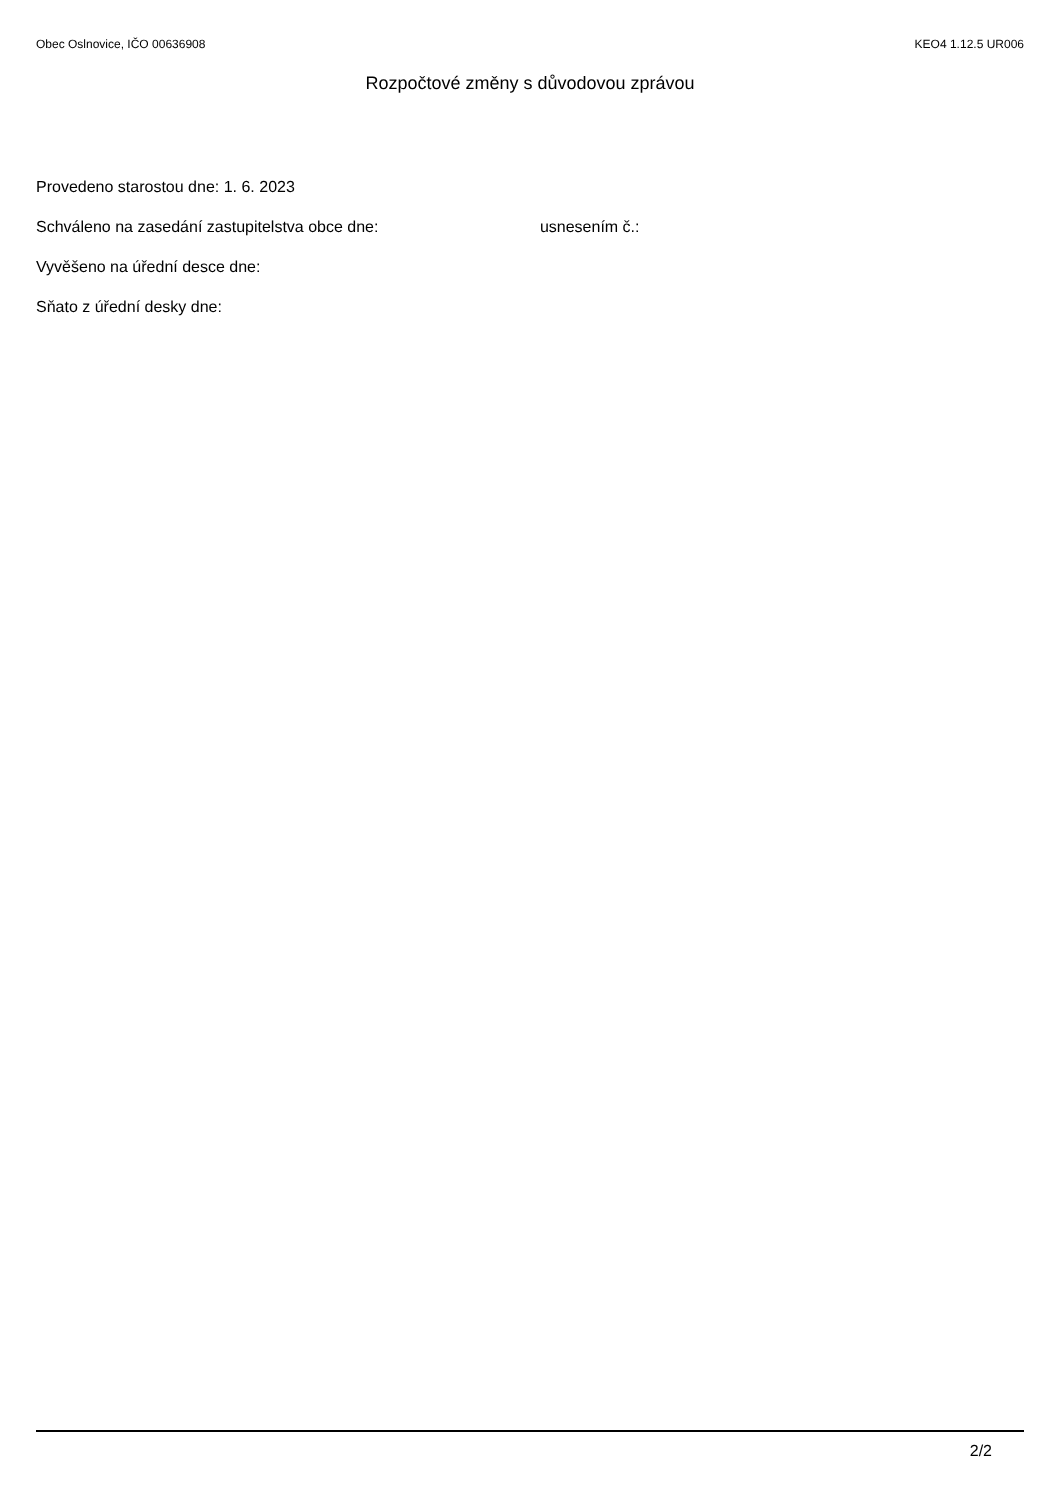Obec Oslnovice, IČO 00636908 KEO4 1.12.5 UR006
Rozpočtové změny s důvodovou zprávou
Provedeno starostou dne: 1. 6. 2023
Schváleno na zasedání zastupitelstva obce dne: usnesením č.:
Vyvěšeno na úřední desce dne:
Sňato z úřední desky dne:
2/2